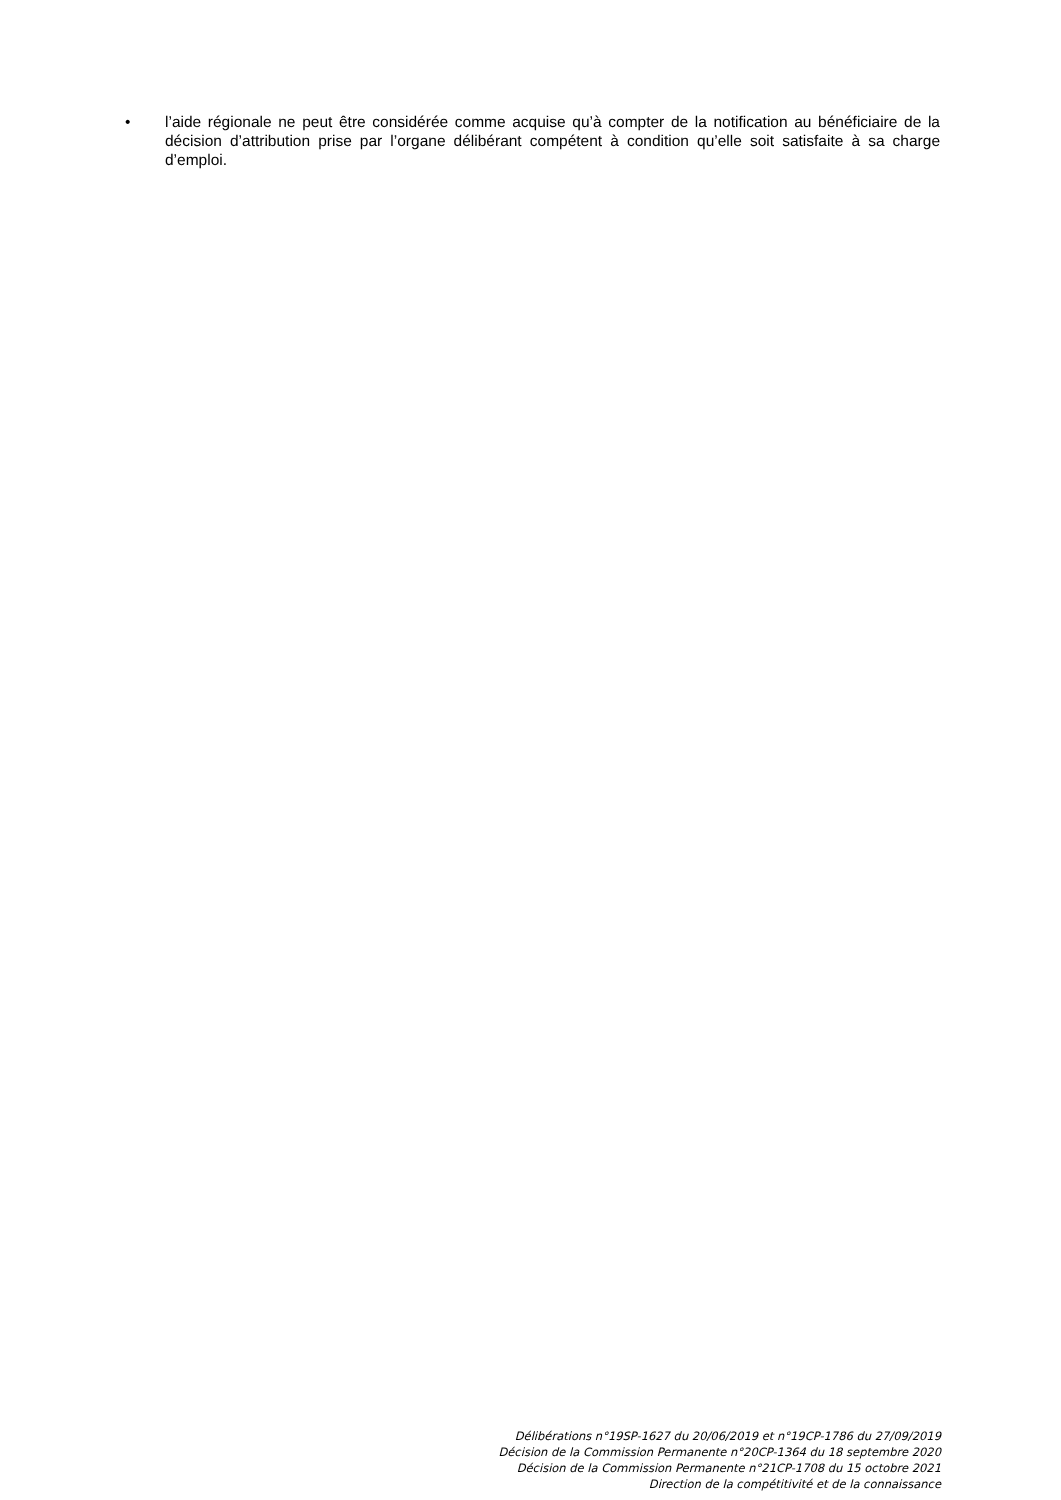• l’aide régionale ne peut être considérée comme acquise qu’à compter de la notification au bénéficiaire de la décision d’attribution prise par l’organe délibérant compétent à condition qu’elle soit satisfaite à sa charge d’emploi.
Délibérations n°19SP-1627 du 20/06/2019 et n°19CP-1786 du 27/09/2019
Décision de la Commission Permanente n°20CP-1364 du 18 septembre 2020
Décision de la Commission Permanente n°21CP-1708 du 15 octobre 2021
Direction de la compétitivité et de la connaissance